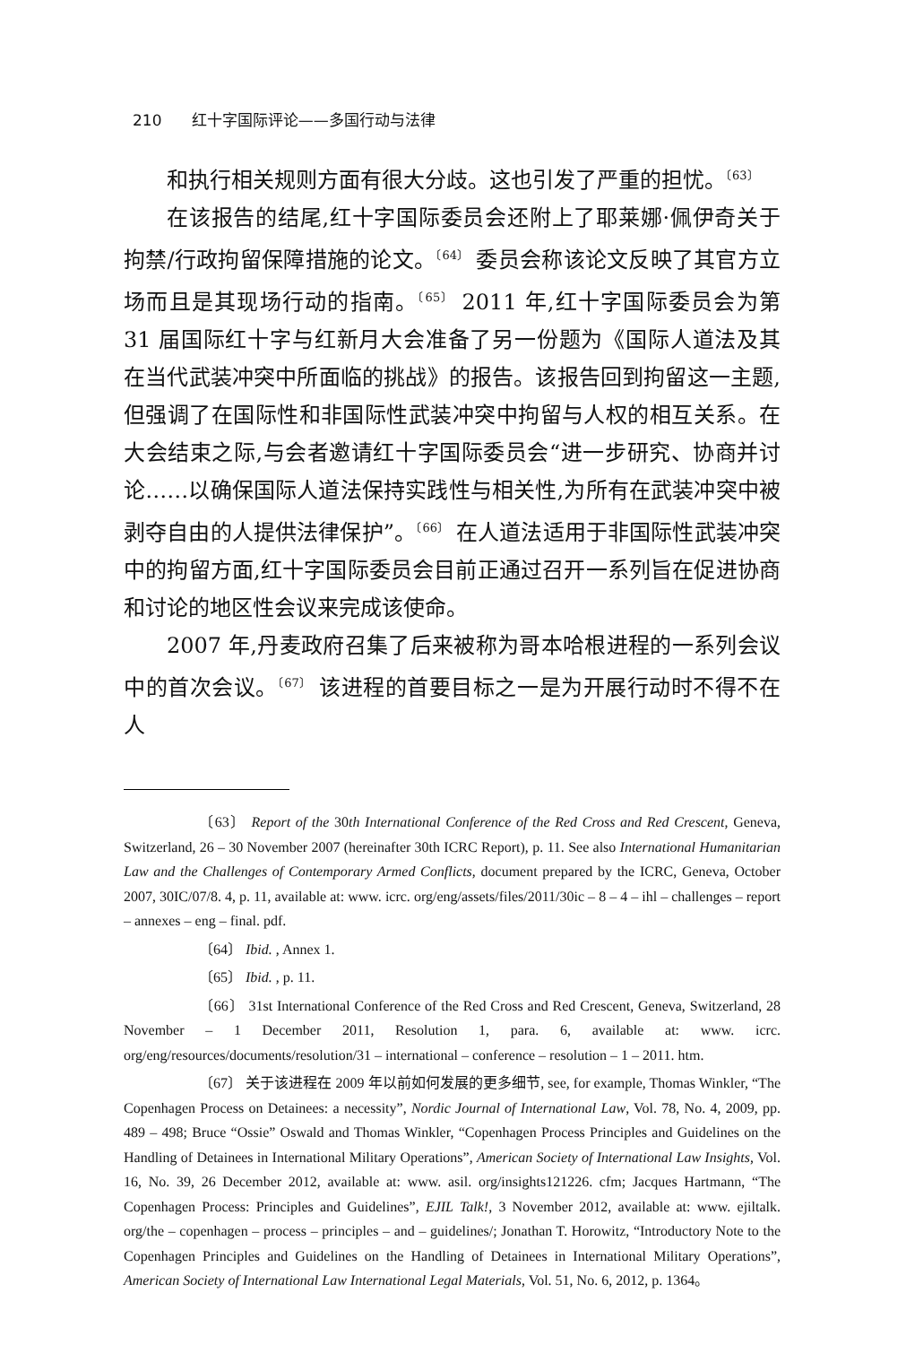210 红十字国际评论——多国行动与法律
和执行相关规则方面有很大分歧。这也引发了严重的担忧。<sup>〔63〕</sup>
在该报告的结尾,红十字国际委员会还附上了耶莱娜·佩伊奇关于拘禁/行政拘留保障措施的论文。<sup>〔64〕</sup> 委员会称该论文反映了其官方立场而且是其现场行动的指南。<sup>〔65〕</sup> 2011 年,红十字国际委员会为第 31 届国际红十字与红新月大会准备了另一份题为《国际人道法及其在当代武装冲突中所面临的挑战》的报告。该报告回到拘留这一主题,但强调了在国际性和非国际性武装冲突中拘留与人权的相互关系。在大会结束之际,与会者邀请红十字国际委员会“进一步研究、协商并讨论……以确保国际人道法保持实践性与相关性,为所有在武装冲突中被剥夺自由的人提供法律保护”。<sup>〔66〕</sup> 在人道法适用于非国际性武装冲突中的拘留方面,红十字国际委员会目前正通过召开一系列旨在促进协商和讨论的地区性会议来完成该使命。
2007 年,丹麦政府召集了后来被称为哥本哈根进程的一系列会议中的首次会议。<sup>〔67〕</sup> 该进程的首要目标之一是为开展行动时不得不在人
〔63〕 Report of the 30th International Conference of the Red Cross and Red Crescent, Geneva, Switzerland, 26 – 30 November 2007 (hereinafter 30th ICRC Report), p. 11. See also International Humanitarian Law and the Challenges of Contemporary Armed Conflicts, document prepared by the ICRC, Geneva, October 2007, 30IC/07/8. 4, p. 11, available at: www. icrc. org/eng/assets/files/2011/30ic – 8 – 4 – ihl – challenges – report – annexes – eng – final. pdf.
〔64〕 Ibid. , Annex 1.
〔65〕 Ibid. , p. 11.
〔66〕 31st International Conference of the Red Cross and Red Crescent, Geneva, Switzerland, 28 November – 1 December 2011, Resolution 1, para. 6, available at: www. icrc. org/eng/resources/documents/resolution/31 – international – conference – resolution – 1 – 2011. htm.
〔67〕 关于该进程在 2009 年以前如何发展的更多细节, see, for example, Thomas Winkler, “The Copenhagen Process on Detainees: a necessity”, Nordic Journal of International Law, Vol. 78, No. 4, 2009, pp. 489 – 498; Bruce “Ossie” Oswald and Thomas Winkler, “Copenhagen Process Principles and Guidelines on the Handling of Detainees in International Military Operations”, American Society of International Law Insights, Vol. 16, No. 39, 26 December 2012, available at: www. asil. org/insights121226. cfm; Jacques Hartmann, “The Copenhagen Process: Principles and Guidelines”, EJIL Talk!, 3 November 2012, available at: www. ejiltalk. org/the – copenhagen – process – principles – and – guidelines/; Jonathan T. Horowitz, “Introductory Note to the Copenhagen Principles and Guidelines on the Handling of Detainees in International Military Operations”, American Society of International Law International Legal Materials, Vol. 51, No. 6, 2012, p. 1364。